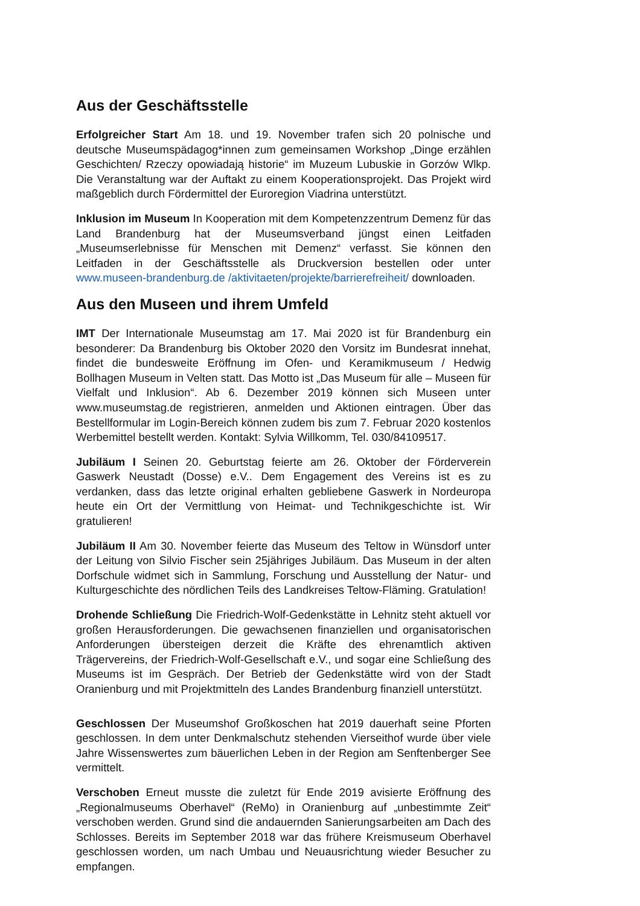Aus der Geschäftsstelle
Erfolgreicher Start Am 18. und 19. November trafen sich 20 polnische und deutsche Museumspädagog*innen zum gemeinsamen Workshop „Dinge erzählen Geschichten/ Rzeczy opowiadają historie“ im Muzeum Lubuskie in Gorzów Wlkp. Die Veranstaltung war der Auftakt zu einem Kooperationsprojekt. Das Projekt wird maßgeblich durch Fördermittel der Euroregion Viadrina unterstützt.
Inklusion im Museum In Kooperation mit dem Kompetenzzentrum Demenz für das Land Brandenburg hat der Museumsverband jüngst einen Leitfaden „Museumserlebnisse für Menschen mit Demenz“ verfasst. Sie können den Leitfaden in der Geschäftsstelle als Druckversion bestellen oder unter www.museen-brandenburg.de /aktivitaeten/projekte/barrierefreiheit/ downloaden.
Aus den Museen und ihrem Umfeld
IMT Der Internationale Museumstag am 17. Mai 2020 ist für Brandenburg ein besonderer: Da Brandenburg bis Oktober 2020 den Vorsitz im Bundesrat innehat, findet die bundesweite Eröffnung im Ofen- und Keramikmuseum / Hedwig Bollhagen Museum in Velten statt. Das Motto ist „Das Museum für alle – Museen für Vielfalt und Inklusion“. Ab 6. Dezember 2019 können sich Museen unter www.museumstag.de registrieren, anmelden und Aktionen eintragen. Über das Bestellformular im Login-Bereich können zudem bis zum 7. Februar 2020 kostenlos Werbemittel bestellt werden. Kontakt: Sylvia Willkomm, Tel. 030/84109517.
Jubiläum I Seinen 20. Geburtstag feierte am 26. Oktober der Förderverein Gaswerk Neustadt (Dosse) e.V.. Dem Engagement des Vereins ist es zu verdanken, dass das letzte original erhalten gebliebene Gaswerk in Nordeuropa heute ein Ort der Vermittlung von Heimat- und Technikgeschichte ist. Wir gratulieren!
Jubiläum II Am 30. November feierte das Museum des Teltow in Wünsdorf unter der Leitung von Silvio Fischer sein 25jähriges Jubiläum. Das Museum in der alten Dorfschule widmet sich in Sammlung, Forschung und Ausstellung der Natur- und Kulturgeschichte des nördlichen Teils des Landkreises Teltow-Fläming. Gratulation!
Drohende Schließung Die Friedrich-Wolf-Gedenkstätte in Lehnitz steht aktuell vor großen Herausforderungen. Die gewachsenen finanziellen und organisatorischen Anforderungen übersteigen derzeit die Kräfte des ehrenamtlich aktiven Trägervereins, der Friedrich-Wolf-Gesellschaft e.V., und sogar eine Schließung des Museums ist im Gespräch. Der Betrieb der Gedenkstätte wird von der Stadt Oranienburg und mit Projektmitteln des Landes Brandenburg finanziell unterstützt.
Geschlossen Der Museumshof Großkoschen hat 2019 dauerhaft seine Pforten geschlossen. In dem unter Denkmalschutz stehenden Vierseithof wurde über viele Jahre Wissenswertes zum bäuerlichen Leben in der Region am Senftenberger See vermittelt.
Verschoben Erneut musste die zuletzt für Ende 2019 avisierte Eröffnung des „Regionalmuseums Oberhavel“ (ReMo) in Oranienburg auf „unbestimmte Zeit“ verschoben werden. Grund sind die andauernden Sanierungsarbeiten am Dach des Schlosses. Bereits im September 2018 war das frühere Kreismuseum Oberhavel geschlossen worden, um nach Umbau und Neuausrichtung wieder Besucher zu empfangen.